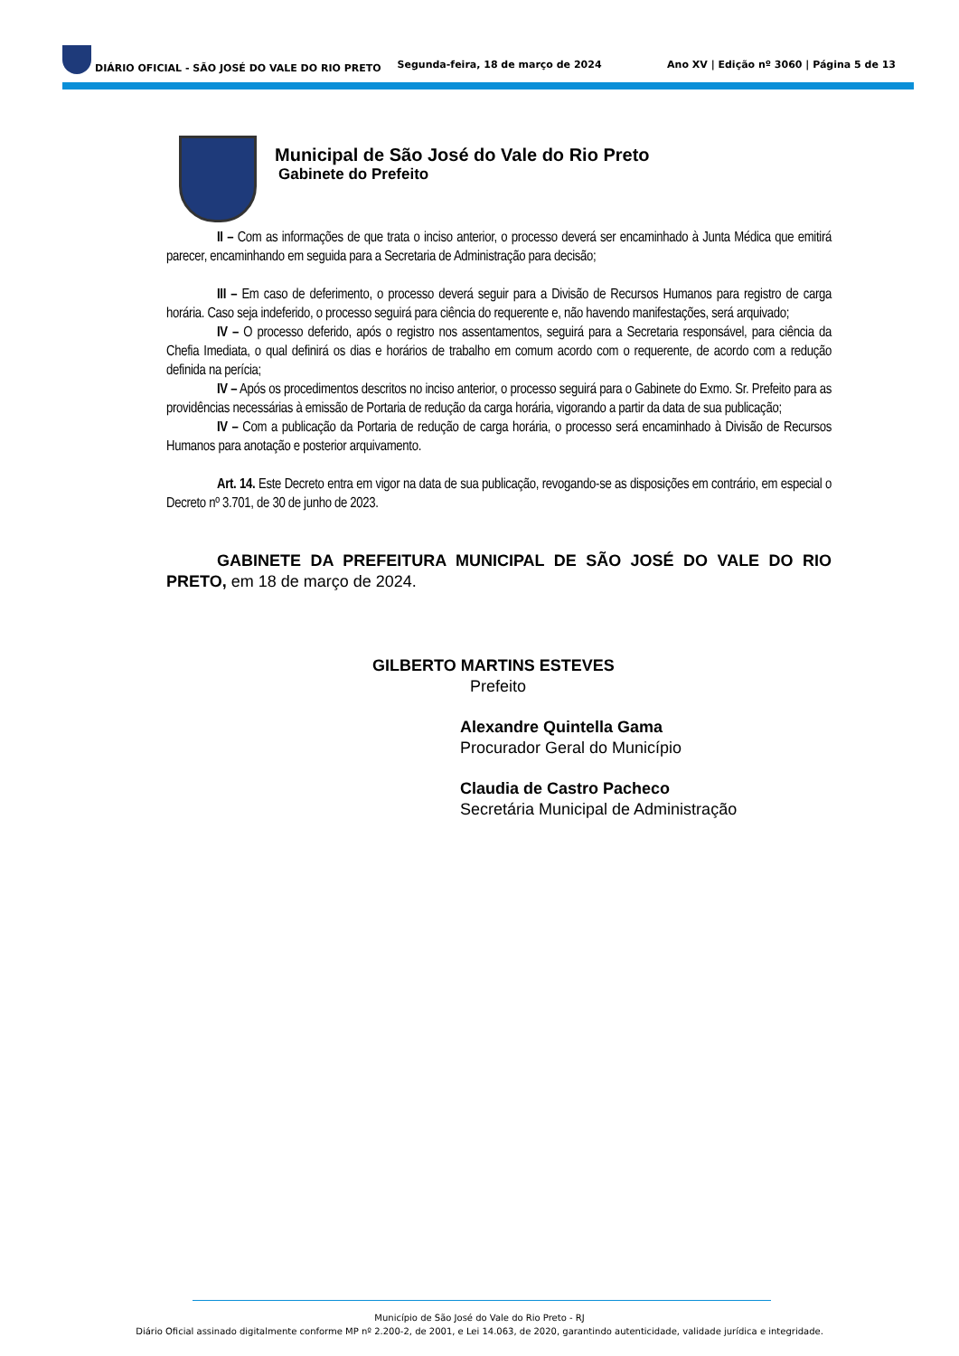DIÁRIO OFICIAL - SÃO JOSÉ DO VALE DO RIO PRETO Segunda-feira, 18 de março de 2024 Ano XV | Edição nº 3060 | Página 5 de 13
Municipal de São José do Vale do Rio Preto
Gabinete do Prefeito
II – Com as informações de que trata o inciso anterior, o processo deverá ser encaminhado à Junta Médica que emitirá parecer, encaminhando em seguida para a Secretaria de Administração para decisão;
III – Em caso de deferimento, o processo deverá seguir para a Divisão de Recursos Humanos para registro de carga horária. Caso seja indeferido, o processo seguirá para ciência do requerente e, não havendo manifestações, será arquivado;
IV – O processo deferido, após o registro nos assentamentos, seguirá para a Secretaria responsável, para ciência da Chefia Imediata, o qual definirá os dias e horários de trabalho em comum acordo com o requerente, de acordo com a redução definida na perícia;
IV – Após os procedimentos descritos no inciso anterior, o processo seguirá para o Gabinete do Exmo. Sr. Prefeito para as providências necessárias à emissão de Portaria de redução da carga horária, vigorando a partir da data de sua publicação;
IV – Com a publicação da Portaria de redução de carga horária, o processo será encaminhado à Divisão de Recursos Humanos para anotação e posterior arquivamento.
Art. 14. Este Decreto entra em vigor na data de sua publicação, revogando-se as disposições em contrário, em especial o Decreto nº 3.701, de 30 de junho de 2023.
GABINETE DA PREFEITURA MUNICIPAL DE SÃO JOSÉ DO VALE DO RIO PRETO, em 18 de março de 2024.
GILBERTO MARTINS ESTEVES
Prefeito
Alexandre Quintella Gama
Procurador Geral do Município
Claudia de Castro Pacheco
Secretária Municipal de Administração
Município de São José do Vale do Rio Preto - RJ
Diário Oficial assinado digitalmente conforme MP nº 2.200-2, de 2001, e Lei 14.063, de 2020, garantindo autenticidade, validade jurídica e integridade.